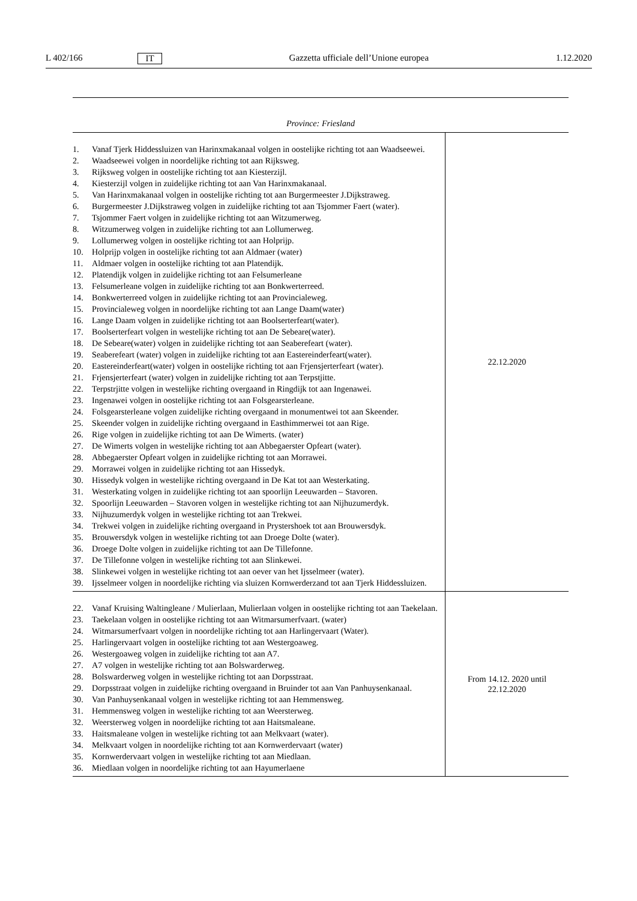L 402/166 IT Gazzetta ufficiale dell’Unione europea 1.12.2020
| Province: Friesland | |
| --- | --- |
| 1. Vanaf Tjerk Hiddessluizen van Harinxmakanaal volgen in oostelijke richting tot aan Waadseewei. 2. Waadseewei volgen in noordelijke richting tot aan Rijksweg. 3. Rijksweg volgen in oostelijke richting tot aan Kiesterzijl. 4. Kiesterzijl volgen in zuidelijke richting tot aan Van Harinxmakanaal. 5. Van Harinxmakanaal volgen in oostelijke richting tot aan Burgermeester J.Dijkstraweg. 6. Burgermeester J.Dijkstraweg volgen in zuidelijke richting tot aan Tsjommer Faert (water). 7. Tsjommer Faert volgen in zuidelijke richting tot aan Witzumerweg. 8. Witzumerweg volgen in zuidelijke richting tot aan Lollumerweg. 9. Lollumerweg volgen in oostelijke richting tot aan Holprijp. 10. Holprijp volgen in oostelijke richting tot aan Aldmaer (water) 11. Aldmaer volgen in oostelijke richting tot aan Platendijk. 12. Platendijk volgen in zuidelijke richting tot aan Felsumerleane 13. Felsumerleane volgen in zuidelijke richting tot aan Bonkwerterreed. 14. Bonkwerterreed volgen in zuidelijke richting tot aan Provincialeweg. 15. Provincialeweg volgen in noordelijke richting tot aan Lange Daam(water) 16. Lange Daam volgen in zuidelijke richting tot aan Boolserterfeart(water). 17. Boolserterfeart volgen in westelijke richting tot aan De Sebeare(water). 18. De Sebeare(water) volgen in zuidelijke richting tot aan Seaberefeart (water). 19. Seaberefeart (water) volgen in zuidelijke richting tot aan Eastereinderfeart(water). 20. Eastereinderfeart(water) volgen in oostelijke richting tot aan Frjensjerterfeart (water). 21. Frjensjerterfeart (water) volgen in zuidelijke richting tot aan Terpstjitte. 22. Terpstrjitte volgen in westelijke richting overgaand in Ringdijk tot aan Ingenawei. 23. Ingenawei volgen in oostelijke richting tot aan Folsgearsterleane. 24. Folsgearsterleane volgen zuidelijke richting overgaand in monumentwei tot aan Skeender. 25. Skeender volgen in zuidelijke richting overgaand in Easthimmerwei tot aan Rige. 26. Rige volgen in zuidelijke richting tot aan De Wimerts. (water) 27. De Wimerts volgen in westelijke richting tot aan Abbegaerster Opfeart (water). 28. Abbegaerster Opfeart volgen in zuidelijke richting tot aan Morrawei. 29. Morrawei volgen in zuidelijke richting tot aan Hissedyk. 30. Hissedyk volgen in westelijke richting overgaand in De Kat tot aan Westerkating. 31. Westerkating volgen in zuidelijke richting tot aan spoorlijn Leeuwarden – Stavoren. 32. Spoorlijn Leeuwarden – Stavoren volgen in westelijke richting tot aan Nijhuzumerdyk. 33. Nijhuzumerdyk volgen in westelijke richting tot aan Trekwei. 34. Trekwei volgen in zuidelijke richting overgaand in Prystershoek tot aan Brouwersdyk. 35. Brouwersdyk volgen in westelijke richting tot aan Droege Dolte (water). 36. Droege Dolte volgen in zuidelijke richting tot aan De Tillefonne. 37. De Tillefonne volgen in westelijke richting tot aan Slinkewei. 38. Slinkewei volgen in westelijke richting tot aan oever van het Ijsselmeer (water). 39. Ijsselmeer volgen in noordelijke richting via sluizen Kornwerderzand tot aan Tjerk Hiddessluizen. | 22.12.2020 |
| 22. Vanaf Kruising Waltingleane / Mulierlaan, Mulierlaan volgen in oostelijke richting tot aan Taekelaan. 23. Taekelaan volgen in oostelijke richting tot aan Witmarsumerfvaart. (water) 24. Witmarsumerfvaart volgen in noordelijke richting tot aan Harlingervaart (Water). 25. Harlingervaart volgen in oostelijke richting tot aan Westergoaweg. 26. Westergoaweg volgen in zuidelijke richting tot aan A7. 27. A7 volgen in westelijke richting tot aan Bolswarderweg. 28. Bolswarderweg volgen in westelijke richting tot aan Dorpsstraat. 29. Dorpsstraat volgen in zuidelijke richting overgaand in Bruinder tot aan Van Panhuysenkanaal. 30. Van Panhuysenkanaal volgen in westelijke richting tot aan Hemmensweg. 31. Hemmensweg volgen in westelijke richting tot aan Weersterweg. 32. Weersterweg volgen in noordelijke richting tot aan Haitsmaleane. 33. Haitsmaleane volgen in westelijke richting tot aan Melkvaart (water). 34. Melkvaart volgen in noordelijke richting tot aan Kornwerdervaart (water) 35. Kornwerdervaart volgen in westelijke richting tot aan Miedlaan. 36. Miedlaan volgen in noordelijke richting tot aan Hayumerlaene | From 14.12. 2020 until 22.12.2020 |